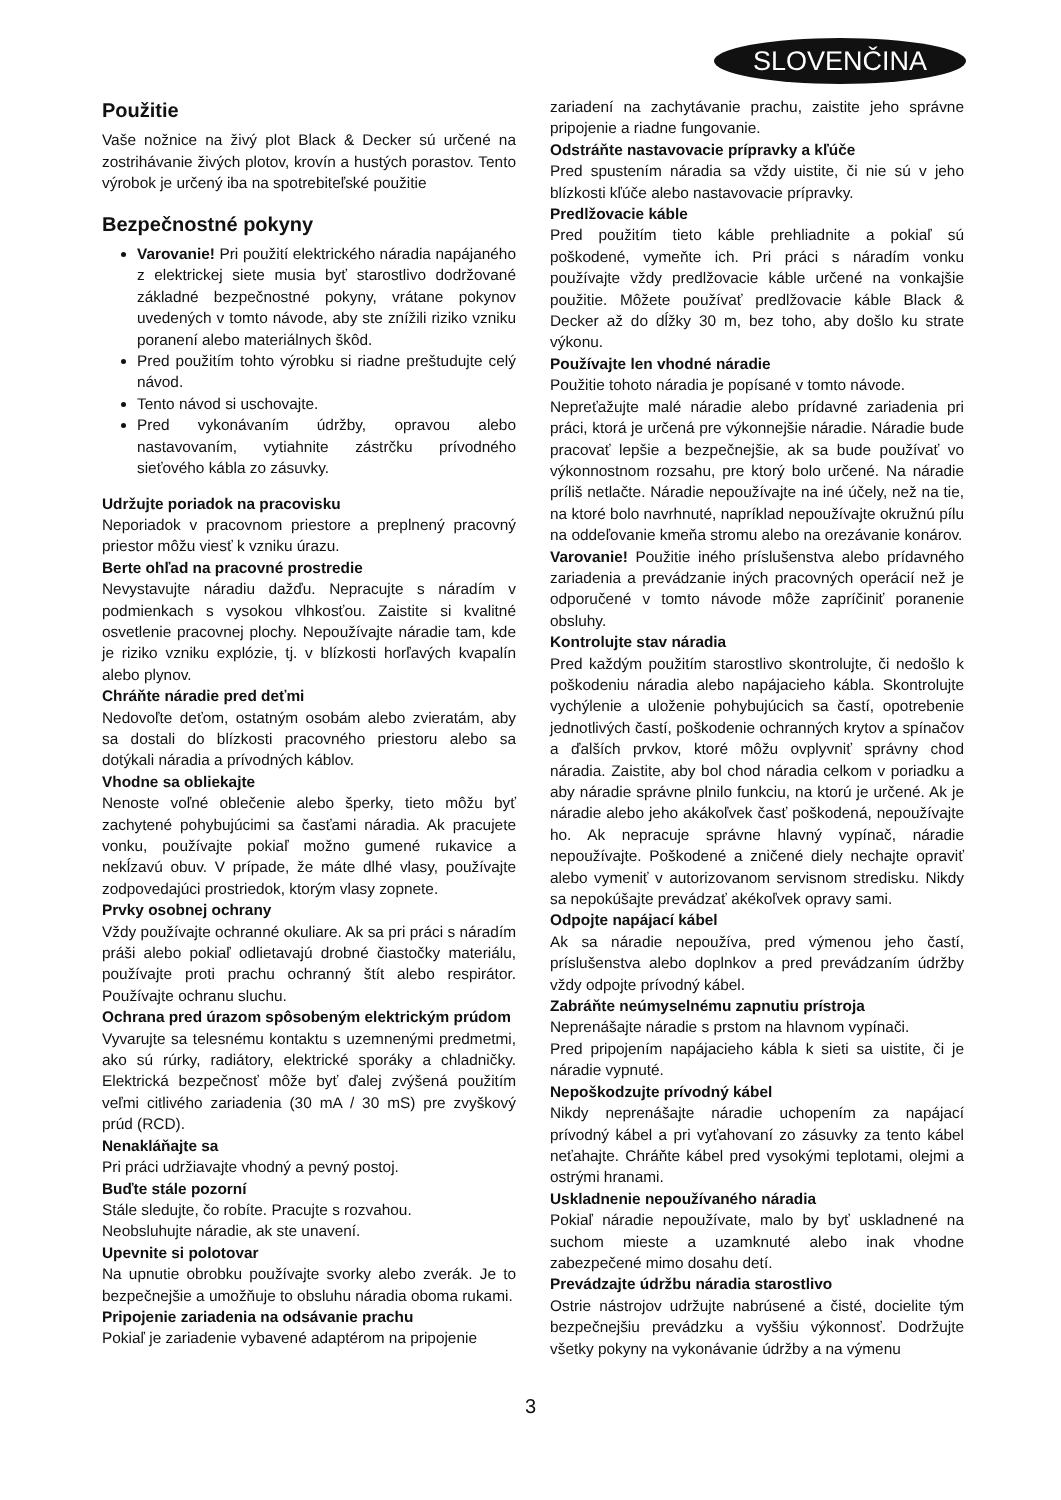SLOVENČINA
Použitie
Vaše nožnice na živý plot Black & Decker sú určené na zostrihávanie živých plotov, krovín a hustých porastov. Tento výrobok je určený iba na spotrebiteľské použitie
Bezpečnostné pokyny
Varovanie! Pri použití elektrického náradia napájaného z elektrickej siete musia byť starostlivo dodržované základné bezpečnostné pokyny, vrátane pokynov uvedených v tomto návode, aby ste znížili riziko vzniku poranení alebo materiálnych škôd.
Pred použitím tohto výrobku si riadne preštudujte celý návod.
Tento návod si uschovajte.
Pred vykonávaním údržby, opravou alebo nastavovaním, vytiahnite zástrčku prívodného sieťového kábla zo zásuvky.
Udržujte poriadok na pracovisku
Neporiadok v pracovnom priestore a preplnený pracovný priestor môžu viesť k vzniku úrazu.
Berte ohľad na pracovné prostredie
Nevystavujte náradiu dažďu. Nepracujte s náradím v podmienkach s vysokou vlhkosťou. Zaistite si kvalitné osvetlenie pracovnej plochy. Nepoužívajte náradie tam, kde je riziko vzniku explózie, tj. v blízkosti horľavých kvapalín alebo plynov.
Chráňte náradie pred deťmi
Nedovoľte deťom, ostatným osobám alebo zvieratám, aby sa dostali do blízkosti pracovného priestoru alebo sa dotýkali náradia a prívodných káblov.
Vhodne sa obliekajte
Nenoste voľné oblečenie alebo šperky, tieto môžu byť zachytené pohybujúcimi sa časťami náradia. Ak pracujete vonku, používajte pokiaľ možno gumené rukavice a nekĺzavú obuv. V prípade, že máte dlhé vlasy, používajte zodpovedajúci prostriedok, ktorým vlasy zopnete.
Prvky osobnej ochrany
Vždy používajte ochranné okuliare. Ak sa pri práci s náradím práši alebo pokiaľ odlietavajú drobné čiastočky materiálu, používajte proti prachu ochranný štít alebo respirátor. Používajte ochranu sluchu.
Ochrana pred úrazom spôsobeným elektrickým prúdom
Vyvarujte sa telesnému kontaktu s uzemnenými predmetmi, ako sú rúrky, radiátory, elektrické sporáky a chladničky. Elektrická bezpečnosť môže byť ďalej zvýšená použitím veľmi citlivého zariadenia (30 mA / 30 mS) pre zvyškový prúd (RCD).
Nenakláňajte sa
Pri práci udržiavajte vhodný a pevný postoj.
Buďte stále pozorní
Stále sledujte, čo robíte. Pracujte s rozvahou.
Neobsluhujte náradie, ak ste unavení.
Upevnite si polotovar
Na upnutie obrobku používajte svorky alebo zverák. Je to bezpečnejšie a umožňuje to obsluhu náradia oboma rukami.
Pripojenie zariadenia na odsávanie prachu
Pokiaľ je zariadenie vybavené adaptérom na pripojenie
zariadení na zachytávanie prachu, zaistite jeho správne pripojenie a riadne fungovanie.
Odstráňte nastavovacie prípravky a kľúče
Pred spustením náradia sa vždy uistite, či nie sú v jeho blízkosti kľúče alebo nastavovacie prípravky.
Predlžovacie káble
Pred použitím tieto káble prehliadnite a pokiaľ sú poškodené, vymeňte ich. Pri práci s náradím vonku používajte vždy predlžovacie káble určené na vonkajšie použitie. Môžete používať predlžovacie káble Black & Decker až do dĺžky 30 m, bez toho, aby došlo ku strate výkonu.
Používajte len vhodné náradie
Použitie tohoto náradia je popísané v tomto návode.
Nepreťažujte malé náradie alebo prídavné zariadenia pri práci, ktorá je určená pre výkonnejšie náradie. Náradie bude pracovať lepšie a bezpečnejšie, ak sa bude používať vo výkonnostnom rozsahu, pre ktorý bolo určené. Na náradie príliš netlačte. Náradie nepoužívajte na iné účely, než na tie, na ktoré bolo navrhnuté, napríklad nepoužívajte okružnú pílu na oddeľovanie kmeňa stromu alebo na orezávanie konárov.
Varovanie! Použitie iného príslušenstva alebo prídavného zariadenia a prevádzanie iných pracovných operácií než je odporučené v tomto návode môže zapríčiniť poranenie obsluhy.
Kontrolujte stav náradia
Pred každým použitím starostlivo skontrolujte, či nedošlo k poškodeniu náradia alebo napájacieho kábla. Skontrolujte vychýlenie a uloženie pohybujúcich sa častí, opotrebenie jednotlivých častí, poškodenie ochranných krytov a spínačov a ďalších prvkov, ktoré môžu ovplyvniť správny chod náradia. Zaistite, aby bol chod náradia celkom v poriadku a aby náradie správne plnilo funkciu, na ktorú je určené. Ak je náradie alebo jeho akákoľvek časť poškodená, nepoužívajte ho. Ak nepracuje správne hlavný vypínač, náradie nepoužívajte. Poškodené a zničené diely nechajte opraviť alebo vymeniť v autorizovanom servisnom stredisku. Nikdy sa nepokúšajte prevádzať akékoľvek opravy sami.
Odpojte napájací kábel
Ak sa náradie nepoužíva, pred výmenou jeho častí, príslušenstva alebo doplnkov a pred prevádzaním údržby vždy odpojte prívodný kábel.
Zabráňte neúmyselnému zapnutiu prístroja
Neprenášajte náradie s prstom na hlavnom vypínači.
Pred pripojením napájacieho kábla k sieti sa uistite, či je náradie vypnuté.
Nepoškodzujte prívodný kábel
Nikdy neprenášajte náradie uchopením za napájací prívodný kábel a pri vyťahovaní zo zásuvky za tento kábel neťahajte. Chráňte kábel pred vysokými teplotami, olejmi a ostrými hranami.
Uskladnenie nepoužívaného náradia
Pokiaľ náradie nepoužívate, malo by byť uskladnené na suchom mieste a uzamknuté alebo inak vhodne zabezpečené mimo dosahu detí.
Prevádzajte údržbu náradia starostlivo
Ostrie nástrojov udržujte nabrúsené a čisté, docielite tým bezpečnejšiu prevádzku a vyššiu výkonnosť. Dodržujte všetky pokyny na vykonávanie údržby a na výmenu
3